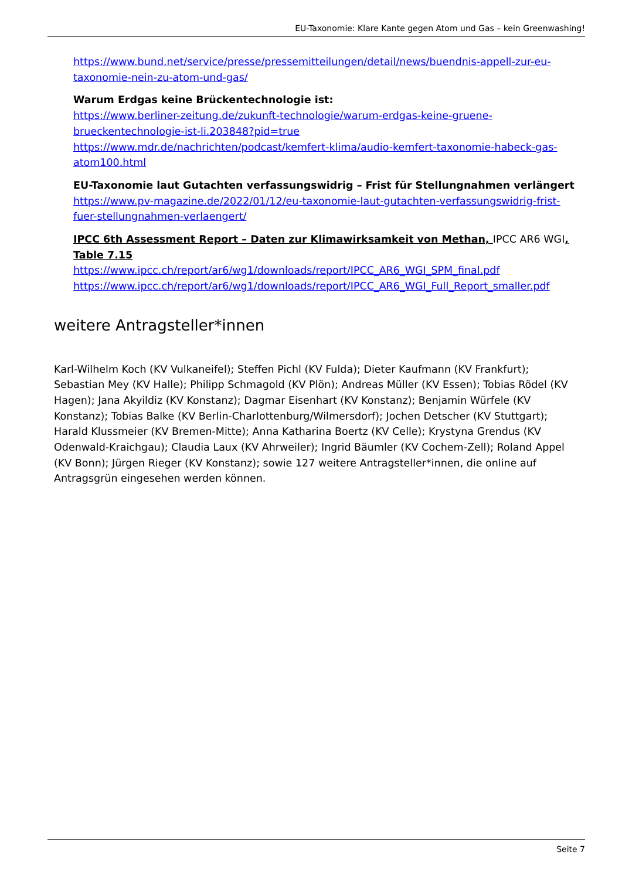EU-Taxonomie: Klare Kante gegen Atom und Gas – kein Greenwashing!
https://www.bund.net/service/presse/pressemitteilungen/detail/news/buendnis-appell-zur-eu-taxonomie-nein-zu-atom-und-gas/
Warum Erdgas keine Brückentechnologie ist:
https://www.berliner-zeitung.de/zukunft-technologie/warum-erdgas-keine-gruene-brueckentechnologie-ist-li.203848?pid=true
https://www.mdr.de/nachrichten/podcast/kemfert-klima/audio-kemfert-taxonomie-habeck-gas-atom100.html
EU-Taxonomie laut Gutachten verfassungswidrig – Frist für Stellungnahmen verlängert
https://www.pv-magazine.de/2022/01/12/eu-taxonomie-laut-gutachten-verfassungswidrig-frist-fuer-stellungnahmen-verlaengert/
IPCC 6th Assessment Report – Daten zur Klimawirksamkeit von Methan, IPCC AR6 WGI, Table 7.15
https://www.ipcc.ch/report/ar6/wg1/downloads/report/IPCC_AR6_WGI_SPM_final.pdf
https://www.ipcc.ch/report/ar6/wg1/downloads/report/IPCC_AR6_WGI_Full_Report_smaller.pdf
weitere Antragsteller*innen
Karl-Wilhelm Koch (KV Vulkaneifel); Steffen Pichl (KV Fulda); Dieter Kaufmann (KV Frankfurt); Sebastian Mey (KV Halle); Philipp Schmagold (KV Plön); Andreas Müller (KV Essen); Tobias Rödel (KV Hagen); Jana Akyildiz (KV Konstanz); Dagmar Eisenhart (KV Konstanz); Benjamin Würfele (KV Konstanz); Tobias Balke (KV Berlin-Charlottenburg/Wilmersdorf); Jochen Detscher (KV Stuttgart); Harald Klussmeier (KV Bremen-Mitte); Anna Katharina Boertz (KV Celle); Krystyna Grendus (KV Odenwald-Kraichgau); Claudia Laux (KV Ahrweiler); Ingrid Bäumler (KV Cochem-Zell); Roland Appel (KV Bonn); Jürgen Rieger (KV Konstanz); sowie 127 weitere Antragsteller*innen, die online auf Antragsgrün eingesehen werden können.
Seite 7